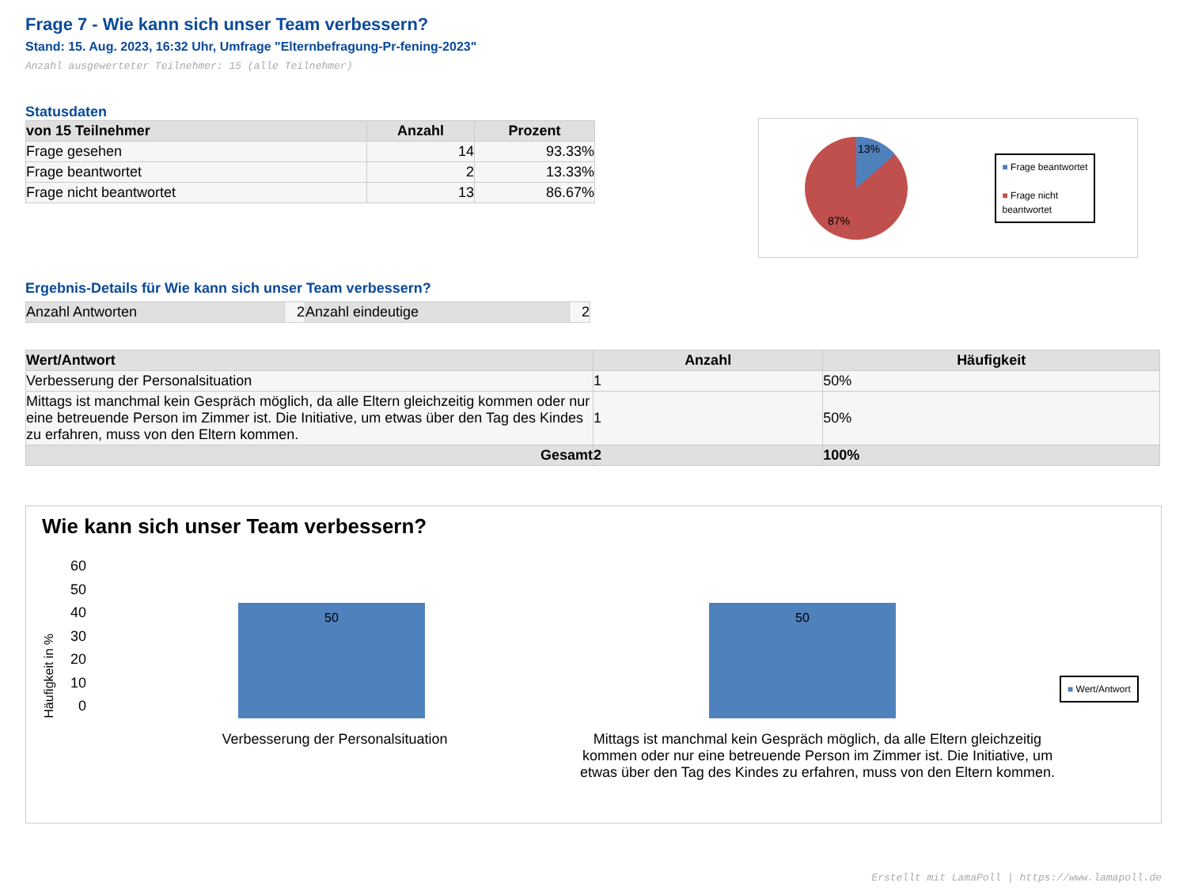Frage 7 - Wie kann sich unser Team verbessern?
Stand: 15. Aug. 2023, 16:32 Uhr, Umfrage "Elternbefragung-Pr-fening-2023"
Anzahl ausgewerteter Teilnehmer: 15 (alle Teilnehmer)
Statusdaten
| von 15 Teilnehmer | Anzahl | Prozent |
| --- | --- | --- |
| Frage gesehen | 14 | 93.33% |
| Frage beantwortet | 2 | 13.33% |
| Frage nicht beantwortet | 13 | 86.67% |
13%
87%
■ Frage beantwortet
■ Frage nicht
beantwortet
Ergebnis-Details für Wie kann sich unser Team verbessern?
| Anzahl Antworten | 2 | Anzahl eindeutige | 2 |
| Wert/Antwort | Anzahl | Häufigkeit |
| --- | --- | --- |
| Verbesserung der Personalsituation | 1 | 50% |
| Mittags ist manchmal kein Gespräch möglich, da alle Eltern gleichzeitig kommen oder nur eine betreuende Person im Zimmer ist. Die Initiative, um etwas über den Tag des Kindes zu erfahren, muss von den Eltern kommen. | 1 | 50% |
| Gesamt | 2 | 100% |
Wie kann sich unser Team verbessern?
Häufigkeit in %
60
50
40
30
20
10
0
50
50
■ Wert/Antwort
Verbesserung der Personalsituation Mittags ist manchmal kein Gespräch möglich, da alle Eltern gleichzeitig kommen oder nur eine betreuende Person im Zimmer ist. Die Initiative, um etwas über den Tag des Kindes zu erfahren, muss von den Eltern kommen.
Erstellt mit LamaPoll | https://www.lamapoll.de